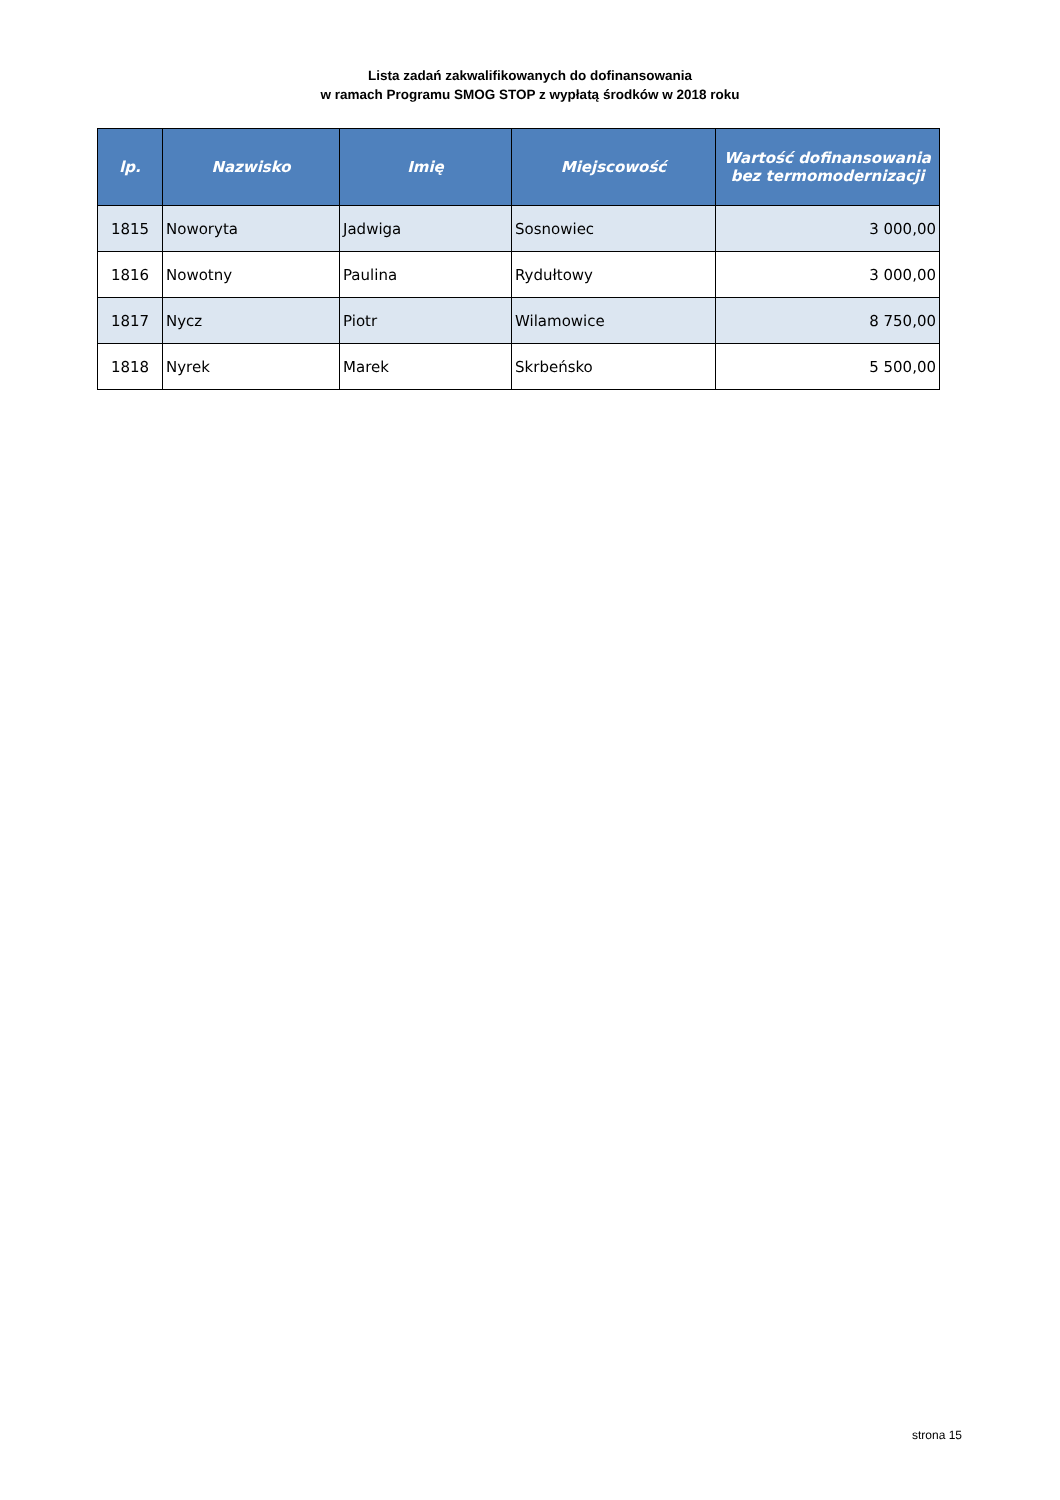Lista zadań zakwalifikowanych do dofinansowania
w ramach Programu SMOG STOP z wypłatą środków w 2018 roku
| lp. | Nazwisko | Imię | Miejscowość | Wartość dofinansowania bez termomodernizacji |
| --- | --- | --- | --- | --- |
| 1815 | Noworyta | Jadwiga | Sosnowiec | 3 000,00 |
| 1816 | Nowotny | Paulina | Rydułtowy | 3 000,00 |
| 1817 | Nycz | Piotr | Wilamowice | 8 750,00 |
| 1818 | Nyrek | Marek | Skrbeńsko | 5 500,00 |
strona 15